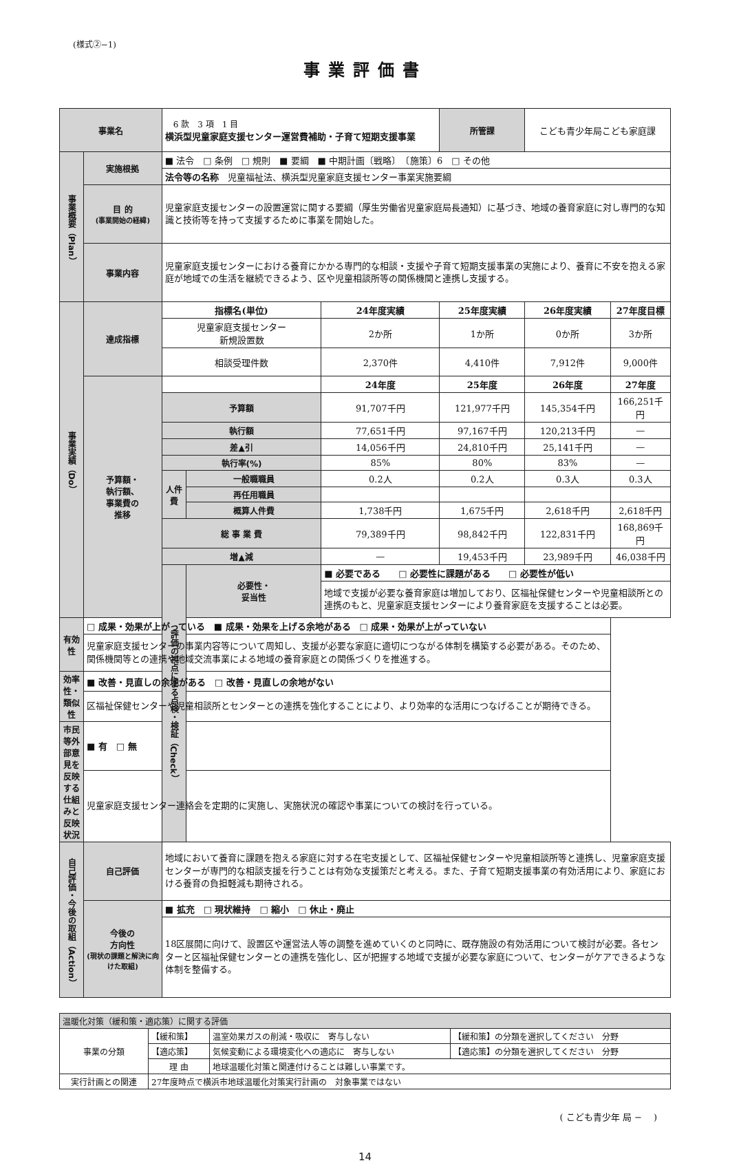(様式②−1)
事業評価書
| 事業名 | | 6 款 3 項 1 目 横浜型児童家庭支援センター運営費補助・子育て短期支援事業 | | | 所管課 | こども青少年局こども家庭課 | |
| 事業概要（Plan） | 実施根拠 | ■ 法令 □ 条例 □ 規則 ■ 要綱 ■ 中期計画〔戦略〕 〔施策〕6 □ その他 | | | | | |
| | | 法令等の名称 児童福祉法、横浜型児童家庭支援センター事業実施要綱 | | | | | |
| | 目 的 (事業開始の経緯) | 児童家庭支援センターの設置運営に関する要綱（厚生労働省児童家庭局長通知）に基づき、地域の養育家庭に対し専門的な知識と技術等を持って支援するために事業を開始した。 | | | | | |
| | 事業内容 | 児童家庭支援センターにおける養育にかかる専門的な相談・支援や子育て短期支援事業の実施により、養育に不安を抱える家庭が地域での生活を継続できるよう、区や児童相談所等の関係機関と連携し支援する。 | | | | | |
| 事業実績（Do） | 達成指標 | 指標名(単位) | | 24年度実績 | 25年度実績 | 26年度実績 | 27年度目標 |
| | | 児童家庭支援センター 新規設置数 | | 2か所 | 1か所 | 0か所 | 3か所 |
| | | 相談受理件数 | | 2,370件 | 4,410件 | 7,912件 | 9,000件 |
| | 予算額・ 執行額、 事業費の 推移 | | | 24年度 | 25年度 | 26年度 | 27年度 |
| | | 予算額 | | 91,707千円 | 121,977千円 | 145,354千円 | 166,251千円 |
| | | 執行額 | | 77,651千円 | 97,167千円 | 120,213千円 | — |
| | | 差▲引 | | 14,056千円 | 24,810千円 | 25,141千円 | — |
| | | 執行率(%) | | 85% | 80% | 83% | — |
| | | 人件費 | 一般職職員 | 0.2人 | 0.2人 | 0.3人 | 0.3人 |
| | | | 再任用職員 | | | | |
| | | | 概算人件費 | 1,738千円 | 1,675千円 | 2,618千円 | 2,618千円 |
| | | 総 事 業 費 | | 79,389千円 | 98,842千円 | 122,831千円 | 168,869千円 |
| | | 増▲減 | | — | 19,453千円 | 23,989千円 | 46,038千円 |
| | | 評価の視点による点検・検証（Check） | 必要性・ 妥当性 | ■ 必要である □ 必要性に課題がある □ 必要性が低い | | | |
| | | | | 地域で支援が必要な養育家庭は増加しており、区福祉保健センターや児童相談所との連携のもと、児童家庭支援センターにより養育家庭を支援することは必要。 | | | |
| 有効性 | □ 成果・効果が上がっている ■ 成果・効果を上げる余地がある □ 成果・効果が上がっていない | | | | | | |
| | 児童家庭支援センターの事業内容等について周知し、支援が必要な家庭に適切につながる体制を構築する必要がある。そのため、関係機関等との連携や地域交流事業による地域の養育家庭との関係づくりを推進する。 | | | | | | |
| 効率性・ 類似性 | ■ 改善・見直しの余地がある □ 改善・見直しの余地がない | | | | | | |
| | 区福祉保健センターや児童相談所とセンターとの連携を強化することにより、より効率的な活用につなげることが期待できる。 | | | | | | |
| 市民等外部意見を反映する仕組みと反映状況 | ■ 有 □ 無 | | | | | | |
| | 児童家庭支援センター連絡会を定期的に実施し、実施状況の確認や事業についての検討を行っている。 | | | | | | |
| 自己評価・今後の取組（Action） | 自己評価 | 地域において養育に課題を抱える家庭に対する在宅支援として、区福祉保健センターや児童相談所等と連携し、児童家庭支援センターが専門的な相談支援を行うことは有効な支援策だと考える。また、子育て短期支援事業の有効活用により、家庭における養育の負担軽減も期待される。 | | | | | |
| | 今後の 方向性 (現状の課題と解決に向けた取組) | ■ 拡充 □ 現状維持 □ 縮小 □ 休止・廃止 | | | | | |
| | | 18区展開に向けて、設置区や運営法人等の調整を進めていくのと同時に、既存施設の有効活用について検討が必要。各センターと区福祉保健センターとの連携を強化し、区が把握する地域で支援が必要な家庭について、センターがケアできるような体制を整備する。 | | | | | |
| 温暖化対策（緩和策・適応策）に関する評価 | | | |
| 事業の分類 | 【緩和策】 | 温室効果ガスの削減・吸収に 寄与しない | 【緩和策】の分類を選択してください 分野 |
| | 【適応策】 | 気候変動による環境変化への適応に 寄与しない | 【適応策】の分類を選択してください 分野 |
| | 理 由 | 地球温暖化対策と関連付けることは難しい事業です。 | |
| 実行計画との関連 | 27年度時点で横浜市地球温暖化対策実行計画の 対象事業ではない | | |
( こども青少年 局 −　 )
14